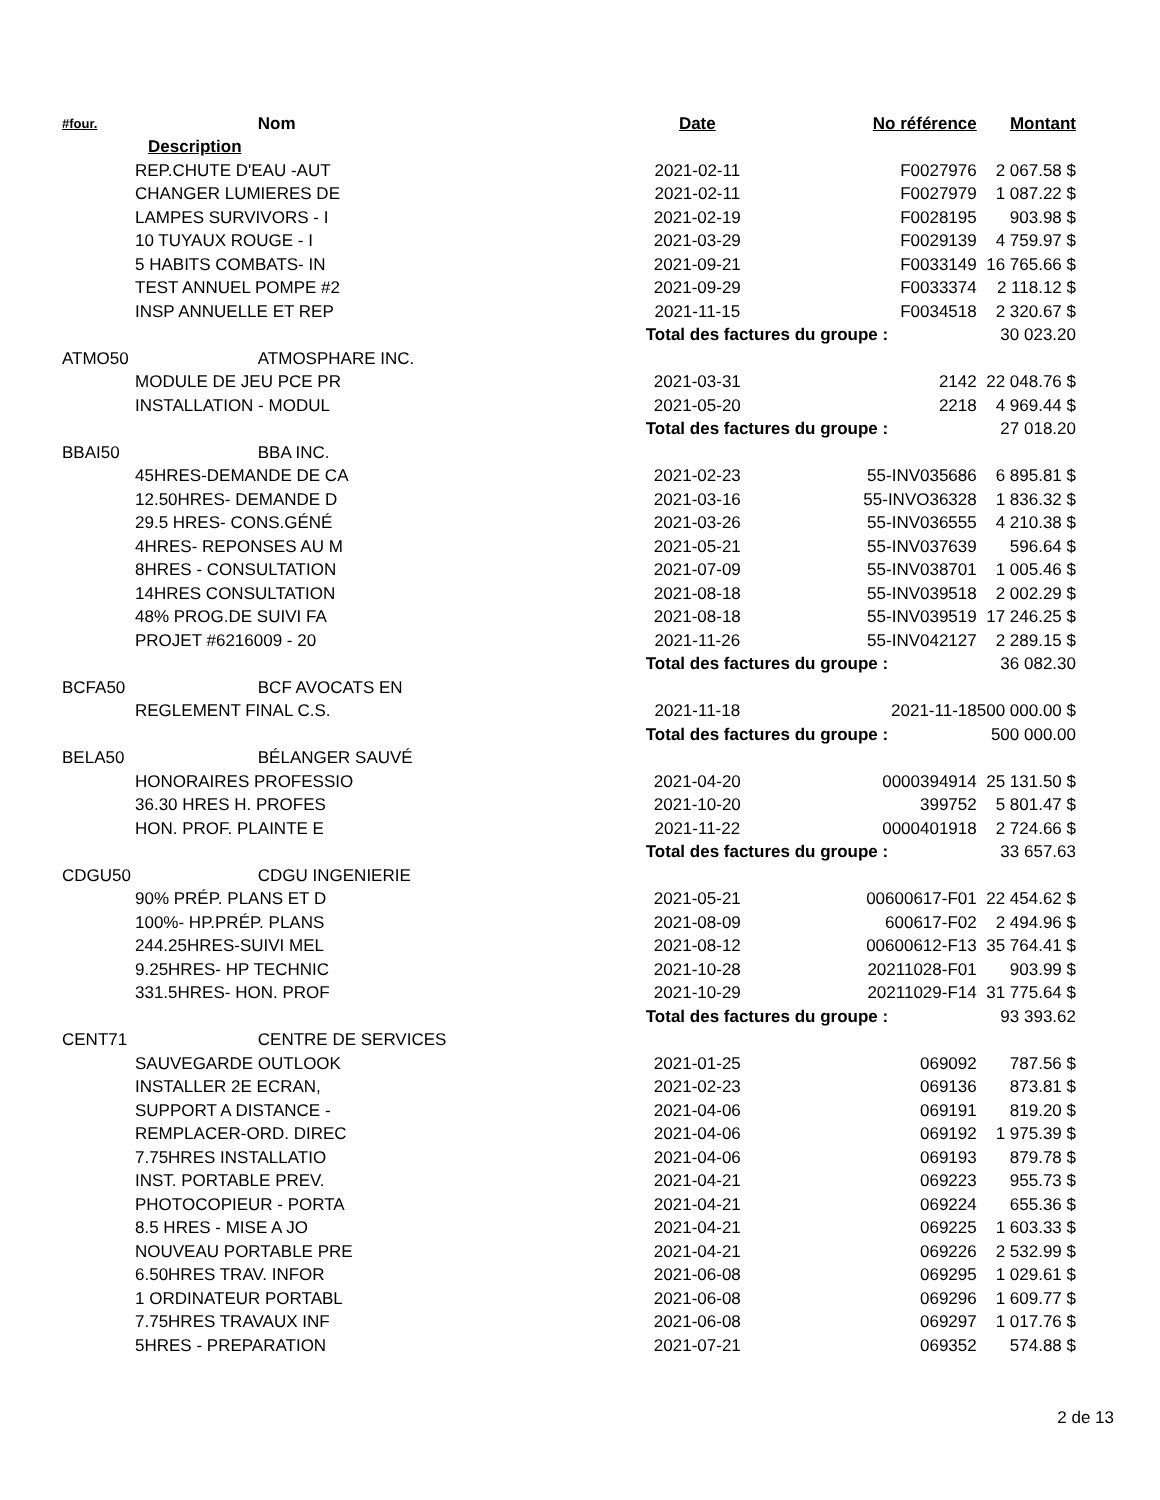| #four. | Nom | Date | No référence | Montant |
| --- | --- | --- | --- | --- |
| Description | | | | |
| REP.CHUTE D'EAU -AUT | | 2021-02-11 | F0027976 | 2 067.58 $ |
| CHANGER LUMIERES DE | | 2021-02-11 | F0027979 | 1 087.22 $ |
| LAMPES SURVIVORS - I | | 2021-02-19 | F0028195 | 903.98 $ |
| 10 TUYAUX ROUGE - I | | 2021-03-29 | F0029139 | 4 759.97 $ |
| 5 HABITS COMBATS- IN | | 2021-09-21 | F0033149 | 16 765.66 $ |
| TEST ANNUEL POMPE #2 | | 2021-09-29 | F0033374 | 2 118.12 $ |
| INSP ANNUELLE ET REP | | 2021-11-15 | F0034518 | 2 320.67 $ |
| | | Total des factures du groupe : | | 30 023.20 |
| ATMO50 | ATMOSPHARE INC. | | | |
| MODULE DE JEU PCE PR | | 2021-03-31 | 2142 | 22 048.76 $ |
| INSTALLATION - MODUL | | 2021-05-20 | 2218 | 4 969.44 $ |
| | | Total des factures du groupe : | | 27 018.20 |
| BBAI50 | BBA INC. | | | |
| 45HRES-DEMANDE DE CA | | 2021-02-23 | 55-INV035686 | 6 895.81 $ |
| 12.50HRES- DEMANDE D | | 2021-03-16 | 55-INVO36328 | 1 836.32 $ |
| 29.5 HRES- CONS.GÉNÉ | | 2021-03-26 | 55-INV036555 | 4 210.38 $ |
| 4HRES- REPONSES AU M | | 2021-05-21 | 55-INV037639 | 596.64 $ |
| 8HRES - CONSULTATION | | 2021-07-09 | 55-INV038701 | 1 005.46 $ |
| 14HRES CONSULTATION | | 2021-08-18 | 55-INV039518 | 2 002.29 $ |
| 48% PROG.DE SUIVI FA | | 2021-08-18 | 55-INV039519 | 17 246.25 $ |
| PROJET #6216009 - 20 | | 2021-11-26 | 55-INV042127 | 2 289.15 $ |
| | | Total des factures du groupe : | | 36 082.30 |
| BCFA50 | BCF AVOCATS EN | | | |
| REGLEMENT FINAL C.S. | | 2021-11-18 | 2021-11-18 | 500 000.00 $ |
| | | Total des factures du groupe : | | 500 000.00 |
| BELA50 | BÉLANGER SAUVÉ | | | |
| HONORAIRES PROFESSIO | | 2021-04-20 | 0000394914 | 25 131.50 $ |
| 36.30 HRES H. PROFES | | 2021-10-20 | 399752 | 5 801.47 $ |
| HON. PROF. PLAINTE E | | 2021-11-22 | 0000401918 | 2 724.66 $ |
| | | Total des factures du groupe : | | 33 657.63 |
| CDGU50 | CDGU INGENIERIE | | | |
| 90% PRÉP. PLANS ET D | | 2021-05-21 | 00600617-F01 | 22 454.62 $ |
| 100%- HP.PRÉP. PLANS | | 2021-08-09 | 600617-F02 | 2 494.96 $ |
| 244.25HRES-SUIVI MEL | | 2021-08-12 | 00600612-F13 | 35 764.41 $ |
| 9.25HRES- HP TECHNIC | | 2021-10-28 | 20211028-F01 | 903.99 $ |
| 331.5HRES- HON. PROF | | 2021-10-29 | 20211029-F14 | 31 775.64 $ |
| | | Total des factures du groupe : | | 93 393.62 |
| CENT71 | CENTRE DE SERVICES | | | |
| SAUVEGARDE OUTLOOK | | 2021-01-25 | 069092 | 787.56 $ |
| INSTALLER 2E ECRAN, | | 2021-02-23 | 069136 | 873.81 $ |
| SUPPORT A DISTANCE - | | 2021-04-06 | 069191 | 819.20 $ |
| REMPLACER-ORD. DIREC | | 2021-04-06 | 069192 | 1 975.39 $ |
| 7.75HRES INSTALLATIO | | 2021-04-06 | 069193 | 879.78 $ |
| INST. PORTABLE PREV. | | 2021-04-21 | 069223 | 955.73 $ |
| PHOTOCOPIEUR - PORTA | | 2021-04-21 | 069224 | 655.36 $ |
| 8.5 HRES - MISE A JO | | 2021-04-21 | 069225 | 1 603.33 $ |
| NOUVEAU PORTABLE PRE | | 2021-04-21 | 069226 | 2 532.99 $ |
| 6.50HRES TRAV. INFOR | | 2021-06-08 | 069295 | 1 029.61 $ |
| 1 ORDINATEUR PORTABL | | 2021-06-08 | 069296 | 1 609.77 $ |
| 7.75HRES TRAVAUX INF | | 2021-06-08 | 069297 | 1 017.76 $ |
| 5HRES - PREPARATION | | 2021-07-21 | 069352 | 574.88 $ |
2 de 13